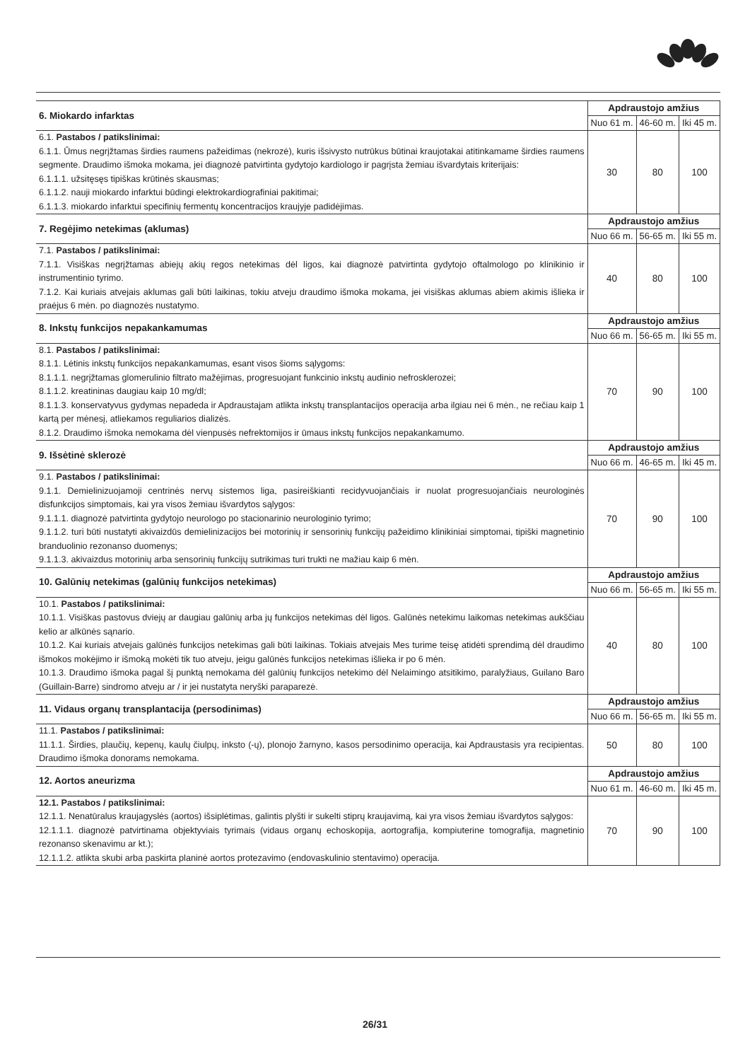| 6. Miokardo infarktas | Apdraustojo amžius | | |
| --- | --- | --- | --- |
| | Nuo 61 m. | 46-60 m. | Iki 45 m. |
| 6.1. Pastabos / patikslinimai: 6.1.1. Ūmus negrįžtamas širdies raumens pažeidimas (nekrozė), kuris išsivysto nutrūkus būtinai kraujotakai atitinkamame širdies raumens segmente. Draudimo išmoka mokama, jei diagnozė patvirtinta gydytojo kardiologo ir pagrįsta žemiau išvardytais kriterijais: 6.1.1.1. užsitęsęs tipiškas krūtinės skausmas; 6.1.1.2. nauji miokardo infarktui būdingi elektrokardiografiniai pakitimai; 6.1.1.3. miokardo infarktui specifinių fermentų koncentracijos kraujyje padidėjimas. | 30 | 80 | 100 |
| 7. Regėjimo netekimas (aklumas) | Apdraustojo amžius | | |
| | Nuo 66 m. | 56-65 m. | Iki 55 m. |
| 7.1. Pastabos / patikslinimai: 7.1.1. Visiškas negrįžtamas abiejų akių regos netekimas dėl ligos, kai diagnozė patvirtinta gydytojo oftalmologo po klinikinio ir instrumentinio tyrimo. 7.1.2. Kai kuriais atvejais aklumas gali būti laikinas, tokiu atveju draudimo išmoka mokama, jei visiškas aklumas abiem akimis išlieka ir praėjus 6 mėn. po diagnozės nustatymo. | 40 | 80 | 100 |
| 8. Inkstų funkcijos nepakankamumas | Apdraustojo amžius | | |
| | Nuo 66 m. | 56-65 m. | Iki 55 m. |
| 8.1. Pastabos / patikslinimai: 8.1.1. Lėtinis inkstų funkcijos nepakankamumas, esant visos šioms sąlygoms: 8.1.1.1. negrįžtamas glomerulinio filtrato mažėjimas, progresuojant funkcinio inkstų audinio nefrosklerozei; 8.1.1.2. kreatininas daugiau kaip 10 mg/dl; 8.1.1.3. konservatyvus gydymas nepadeda ir Apdraustajam atlikta inkstų transplantacijos operacija arba ilgiau nei 6 mėn., ne rečiau kaip 1 kartą per mėnesį, atliekamos reguliarios dializės. 8.1.2. Draudimo išmoka nemokama dėl vienpusės nefrektomijos ir ūmaus inkstų funkcijos nepakankamumo. | 70 | 90 | 100 |
| 9. Išsėtinė sklerozė | Apdraustojo amžius | | |
| | Nuo 66 m. | 46-65 m. | Iki 45 m. |
| 9.1. Pastabos / patikslinimai: 9.1.1. Demielinizuojamoji centrinės nervų sistemos liga, pasireiškianti recidyvuojančiais ir nuolat progresuojančiais neurologinės disfunkcijos simptomais, kai yra visos žemiau išvardytos sąlygos: 9.1.1.1. diagnozė patvirtinta gydytojo neurologo po stacionarinio neurologinio tyrimo; 9.1.1.2. turi būti nustatyti akivaizdūs demielinizacijos bei motorinių ir sensorinių funkcijų pažeidimo klinikiniai simptomai, tipiški magnetinio branduolinio rezonanso duomenys; 9.1.1.3. akivaizdus motorinių arba sensorinių funkcijų sutrikimas turi trukti ne mažiau kaip 6 mėn. | 70 | 90 | 100 |
| 10. Galūnių netekimas (galūnių funkcijos netekimas) | Apdraustojo amžius | | |
| | Nuo 66 m. | 56-65 m. | Iki 55 m. |
| 10.1. Pastabos / patikslinimai: 10.1.1. Visiškas pastovus dviejų ar daugiau galūnių arba jų funkcijos netekimas dėl ligos. Galūnės netekimu laikomas netekimas aukščiau kelio ar alkūnės sąnario. 10.1.2. Kai kuriais atvejais galūnės funkcijos netekimas gali būti laikinas. Tokiais atvejais Mes turime teisę atidėti sprendimą dėl draudimo išmokos mokėjimo ir išmoką mokėti tik tuo atveju, jeigu galūnės funkcijos netekimas išlieka ir po 6 mėn. 10.1.3. Draudimo išmoka pagal šį punktą nemokama dėl galūnių funkcijos netekimo dėl Nelaimingo atsitikimo, paralyžiaus, Guilano Baro (Guillain-Barre) sindromo atveju ar / ir jei nustatyta neryški paraparezė. | 40 | 80 | 100 |
| 11. Vidaus organų transplantacija (persodinimas) | Apdraustojo amžius | | |
| | Nuo 66 m. | 56-65 m. | Iki 55 m. |
| 11.1. Pastabos / patikslinimai: 11.1.1. Širdies, plaučių, kepenų, kaulų čiulpų, inksto (-ų), plonojo žarnyno, kasos persodinimo operacija, kai Apdraustasis yra recipientas. Draudimo išmoka donorams nemokama. | 50 | 80 | 100 |
| 12. Aortos aneurizma | Apdraustojo amžius | | |
| | Nuo 61 m. | 46-60 m. | Iki 45 m. |
| 12.1. Pastabos / patikslinimai: 12.1.1. Nenatūralus kraujagyslės (aortos) išsiplėtimas, galintis plyšti ir sukelti stiprų kraujavimą, kai yra visos žemiau išvardytos sąlygos: 12.1.1.1. diagnozė patvirtinama objektyviais tyrimais (vidaus organų echoskopija, aortografija, kompiuterine tomografija, magnetinio rezonanso skenavimu ar kt.); 12.1.1.2. atlikta skubi arba paskirta planinė aortos protezavimo (endovaskulinio stentavimo) operacija. | 70 | 90 | 100 |
26/31